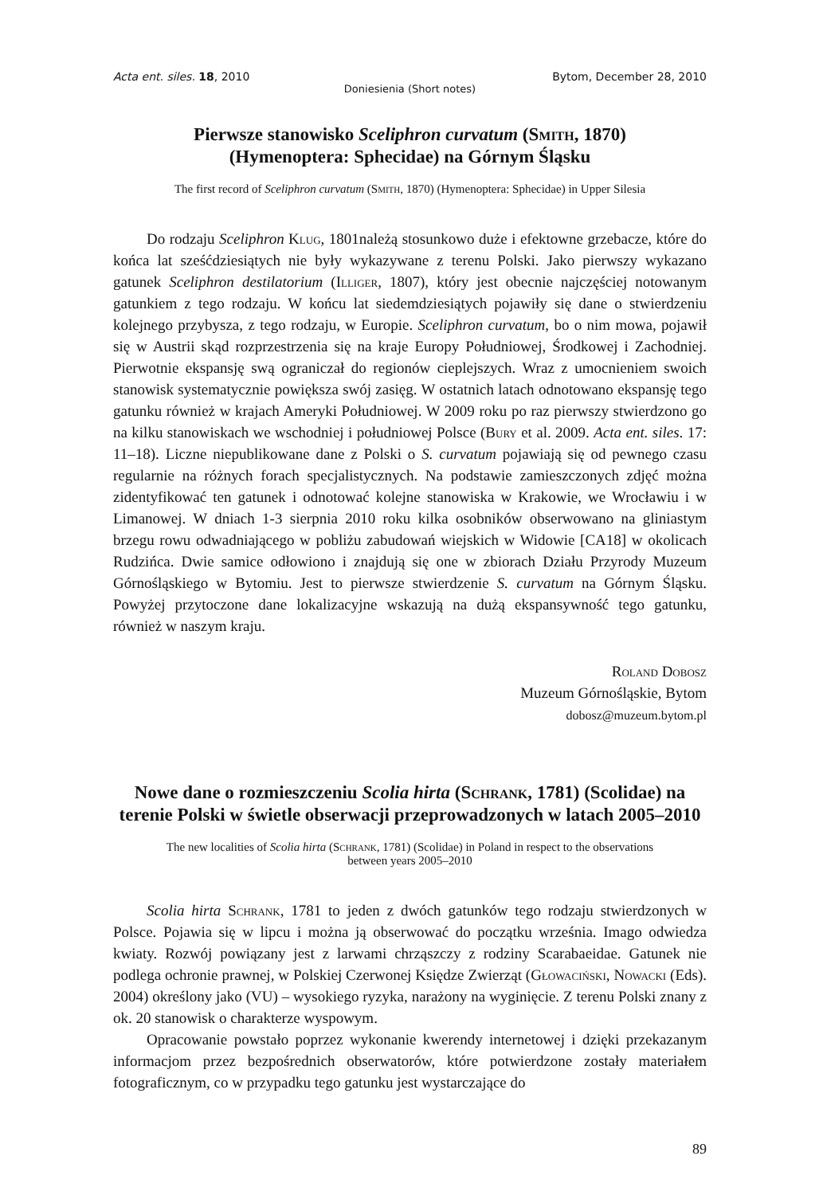Acta ent. siles. 18, 2010 Bytom, December 28, 2010
Doniesienia (Short notes)
Pierwsze stanowisko Sceliphron curvatum (Smith, 1870)
(Hymenoptera: Sphecidae) na Górnym Śląsku
The first record of Sceliphron curvatum (Smith, 1870) (Hymenoptera: Sphecidae) in Upper Silesia
Do rodzaju Sceliphron Klug, 1801należą stosunkowo duże i efektowne grzebacze, które do końca lat sześćdziesiątych nie były wykazywane z terenu Polski. Jako pierwszy wykazano gatunek Sceliphron destilatorium (Illiger, 1807), który jest obecnie najczęściej notowanym gatunkiem z tego rodzaju. W końcu lat siedemdziesiątych pojawiły się dane o stwierdzeniu kolejnego przybysza, z tego rodzaju, w Europie. Sceliphron curvatum, bo o nim mowa, pojawił się w Austrii skąd rozprzestrzenia się na kraje Europy Południowej, Środkowej i Zachodniej. Pierwotnie ekspansję swą ograniczał do regionów cieplejszych. Wraz z umocnieniem swoich stanowisk systematycznie powiększa swój zasięg. W ostatnich latach odnotowano ekspansję tego gatunku również w krajach Ameryki Południowej. W 2009 roku po raz pierwszy stwierdzono go na kilku stanowiskach we wschodniej i południowej Polsce (Bury et al. 2009. Acta ent. siles. 17: 11–18). Liczne niepublikowane dane z Polski o S. curvatum pojawiają się od pewnego czasu regularnie na różnych forach specjalistycznych. Na podstawie zamieszczonych zdjęć można zidentyfikować ten gatunek i odnotować kolejne stanowiska w Krakowie, we Wrocławiu i w Limanowej. W dniach 1-3 sierpnia 2010 roku kilka osobników obserwowano na gliniastym brzegu rowu odwadniającego w pobliżu zabudowań wiejskich w Widowie [CA18] w okolicach Rudzińca. Dwie samice odłowiono i znajdują się one w zbiorach Działu Przyrody Muzeum Górnośląskiego w Bytomiu. Jest to pierwsze stwierdzenie S. curvatum na Górnym Śląsku. Powyżej przytoczone dane lokalizacyjne wskazują na dużą ekspansywność tego gatunku, również w naszym kraju.
Roland Dobosz
Muzeum Górnośląskie, Bytom
dobosz@muzeum.bytom.pl
Nowe dane o rozmieszczeniu Scolia hirta (Schrank, 1781) (Scolidae) na terenie Polski w świetle obserwacji przeprowadzonych w latach 2005–2010
The new localities of Scolia hirta (Schrank, 1781) (Scolidae) in Poland in respect to the observations
between years 2005–2010
Scolia hirta Schrank, 1781 to jeden z dwóch gatunków tego rodzaju stwierdzonych w Polsce. Pojawia się w lipcu i można ją obserwować do początku września. Imago odwiedza kwiaty. Rozwój powiązany jest z larwami chrząszczy z rodziny Scarabaeidae. Gatunek nie podlega ochronie prawnej, w Polskiej Czerwonej Księdze Zwierząt (Głowaciński, Nowacki (Eds). 2004) określony jako (VU) – wysokiego ryzyka, narażony na wyginięcie. Z terenu Polski znany z ok. 20 stanowisk o charakterze wyspowym.
Opracowanie powstało poprzez wykonanie kwerendy internetowej i dzięki przekazanym informacjom przez bezpośrednich obserwatorów, które potwierdzone zostały materiałem fotograficznym, co w przypadku tego gatunku jest wystarczające do
89